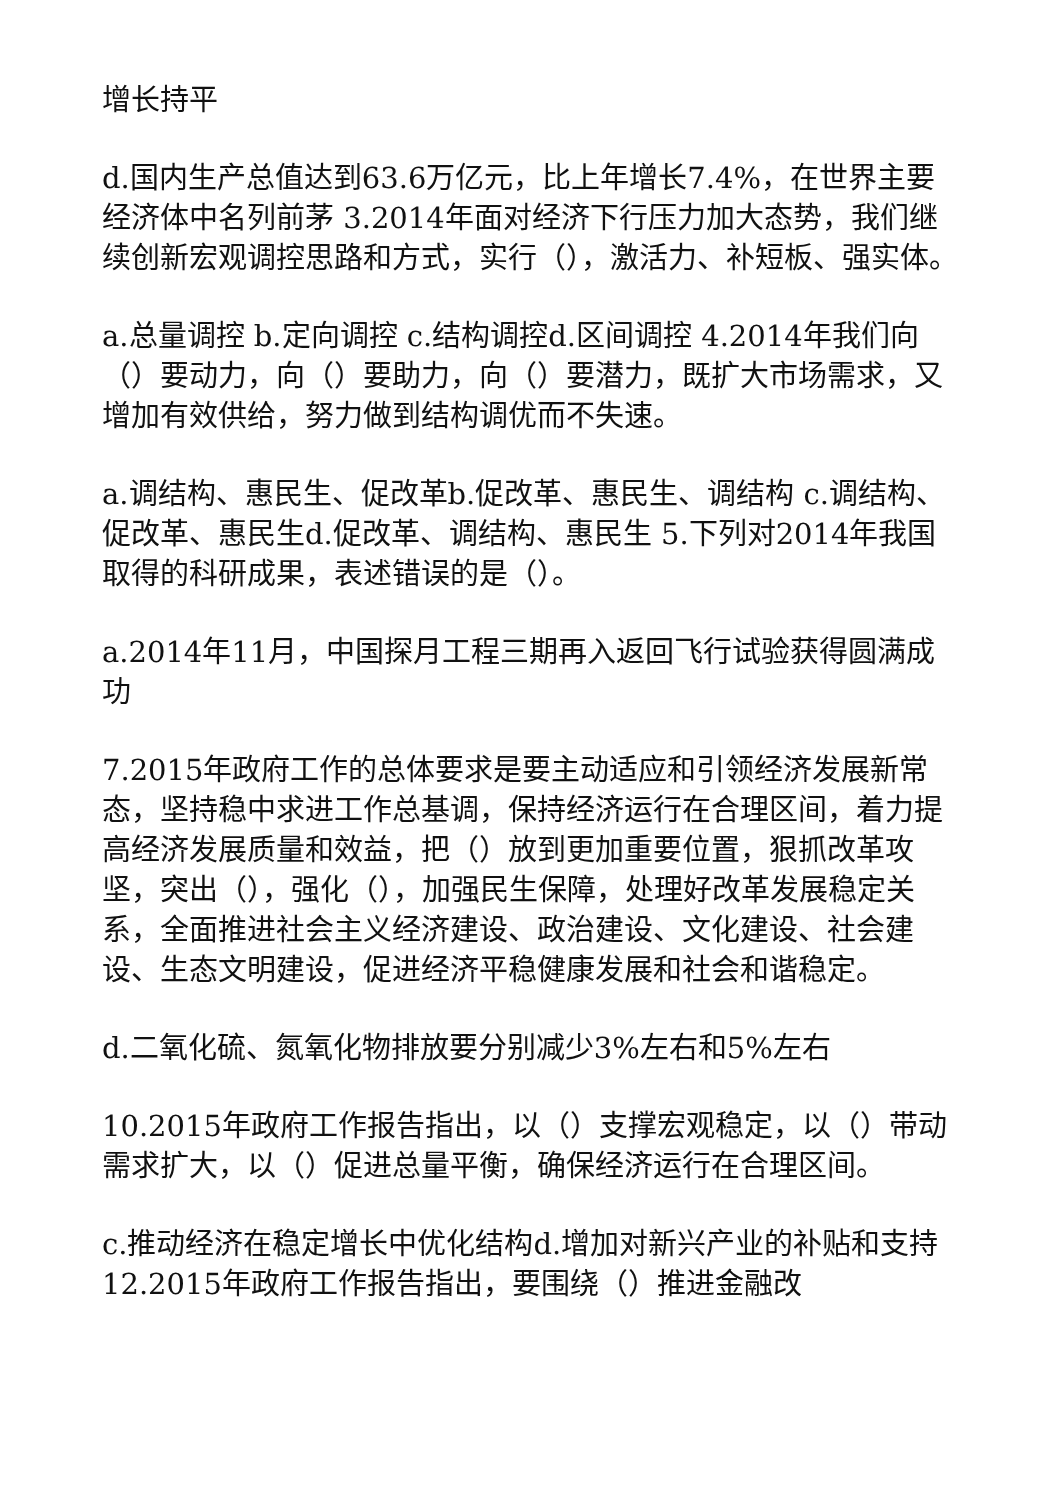增长持平
d.国内生产总值达到63.6万亿元，比上年增长7.4%，在世界主要经济体中名列前茅 3.2014年面对经济下行压力加大态势，我们继续创新宏观调控思路和方式，实行（），激活力、补短板、强实体。
a.总量调控 b.定向调控 c.结构调控d.区间调控 4.2014年我们向（）要动力，向（）要助力，向（）要潜力，既扩大市场需求，又增加有效供给，努力做到结构调优而不失速。
a.调结构、惠民生、促改革b.促改革、惠民生、调结构 c.调结构、促改革、惠民生d.促改革、调结构、惠民生 5.下列对2014年我国取得的科研成果，表述错误的是（）。
a.2014年11月，中国探月工程三期再入返回飞行试验获得圆满成功
7.2015年政府工作的总体要求是要主动适应和引领经济发展新常态，坚持稳中求进工作总基调，保持经济运行在合理区间，着力提高经济发展质量和效益，把（）放到更加重要位置，狠抓改革攻坚，突出（），强化（），加强民生保障，处理好改革发展稳定关系，全面推进社会主义经济建设、政治建设、文化建设、社会建设、生态文明建设，促进经济平稳健康发展和社会和谐稳定。
d.二氧化硫、氮氧化物排放要分别减少3%左右和5%左右
10.2015年政府工作报告指出，以（）支撑宏观稳定，以（）带动需求扩大，以（）促进总量平衡，确保经济运行在合理区间。
c.推动经济在稳定增长中优化结构d.增加对新兴产业的补贴和支持 12.2015年政府工作报告指出，要围绕（）推进金融改